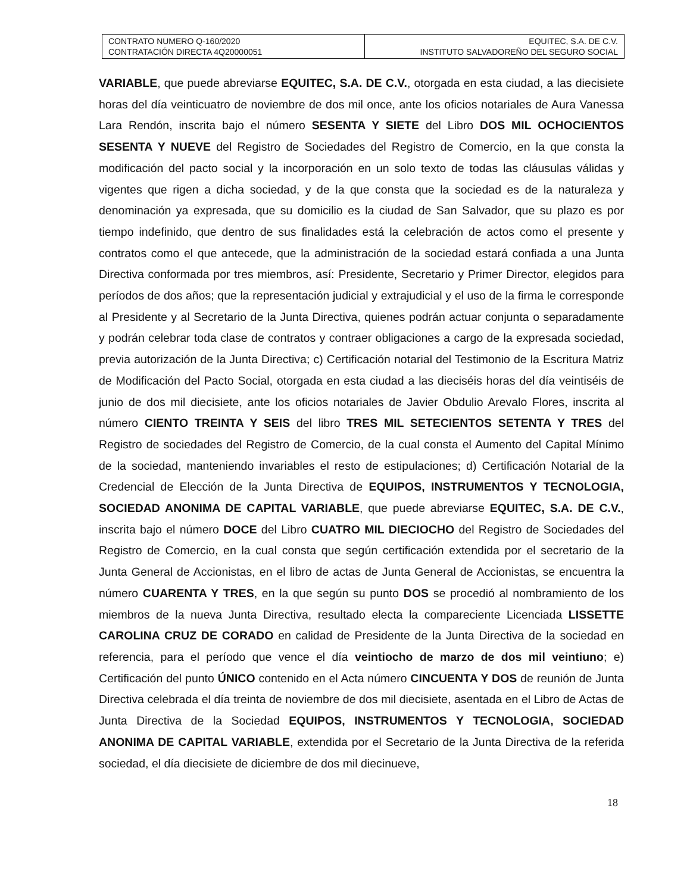| CONTRATO NUMERO Q-160/2020 CONTRATACIÓN DIRECTA 4Q20000051 | EQUITEC, S.A. DE C.V. INSTITUTO SALVADOREÑO DEL SEGURO SOCIAL |
VARIABLE, que puede abreviarse EQUITEC, S.A. DE C.V., otorgada en esta ciudad, a las diecisiete horas del día veinticuatro de noviembre de dos mil once, ante los oficios notariales de Aura Vanessa Lara Rendón, inscrita bajo el número SESENTA Y SIETE del Libro DOS MIL OCHOCIENTOS SESENTA Y NUEVE del Registro de Sociedades del Registro de Comercio, en la que consta la modificación del pacto social y la incorporación en un solo texto de todas las cláusulas válidas y vigentes que rigen a dicha sociedad, y de la que consta que la sociedad es de la naturaleza y denominación ya expresada, que su domicilio es la ciudad de San Salvador, que su plazo es por tiempo indefinido, que dentro de sus finalidades está la celebración de actos como el presente y contratos como el que antecede, que la administración de la sociedad estará confiada a una Junta Directiva conformada por tres miembros, así: Presidente, Secretario y Primer Director, elegidos para períodos de dos años; que la representación judicial y extrajudicial y el uso de la firma le corresponde al Presidente y al Secretario de la Junta Directiva, quienes podrán actuar conjunta o separadamente y podrán celebrar toda clase de contratos y contraer obligaciones a cargo de la expresada sociedad, previa autorización de la Junta Directiva; c) Certificación notarial del Testimonio de la Escritura Matriz de Modificación del Pacto Social, otorgada en esta ciudad a las dieciséis horas del día veintiséis de junio de dos mil diecisiete, ante los oficios notariales de Javier Obdulio Arevalo Flores, inscrita al número CIENTO TREINTA Y SEIS del libro TRES MIL SETECIENTOS SETENTA Y TRES del Registro de sociedades del Registro de Comercio, de la cual consta el Aumento del Capital Mínimo de la sociedad, manteniendo invariables el resto de estipulaciones; d) Certificación Notarial de la Credencial de Elección de la Junta Directiva de EQUIPOS, INSTRUMENTOS Y TECNOLOGIA, SOCIEDAD ANONIMA DE CAPITAL VARIABLE, que puede abreviarse EQUITEC, S.A. DE C.V., inscrita bajo el número DOCE del Libro CUATRO MIL DIECIOCHO del Registro de Sociedades del Registro de Comercio, en la cual consta que según certificación extendida por el secretario de la Junta General de Accionistas, en el libro de actas de Junta General de Accionistas, se encuentra la número CUARENTA Y TRES, en la que según su punto DOS se procedió al nombramiento de los miembros de la nueva Junta Directiva, resultado electa la compareciente Licenciada LISSETTE CAROLINA CRUZ DE CORADO en calidad de Presidente de la Junta Directiva de la sociedad en referencia, para el período que vence el día veintiocho de marzo de dos mil veintiuno; e) Certificación del punto ÚNICO contenido en el Acta número CINCUENTA Y DOS de reunión de Junta Directiva celebrada el día treinta de noviembre de dos mil diecisiete, asentada en el Libro de Actas de Junta Directiva de la Sociedad EQUIPOS, INSTRUMENTOS Y TECNOLOGIA, SOCIEDAD ANONIMA DE CAPITAL VARIABLE, extendida por el Secretario de la Junta Directiva de la referida sociedad, el día diecisiete de diciembre de dos mil diecinueve,
18